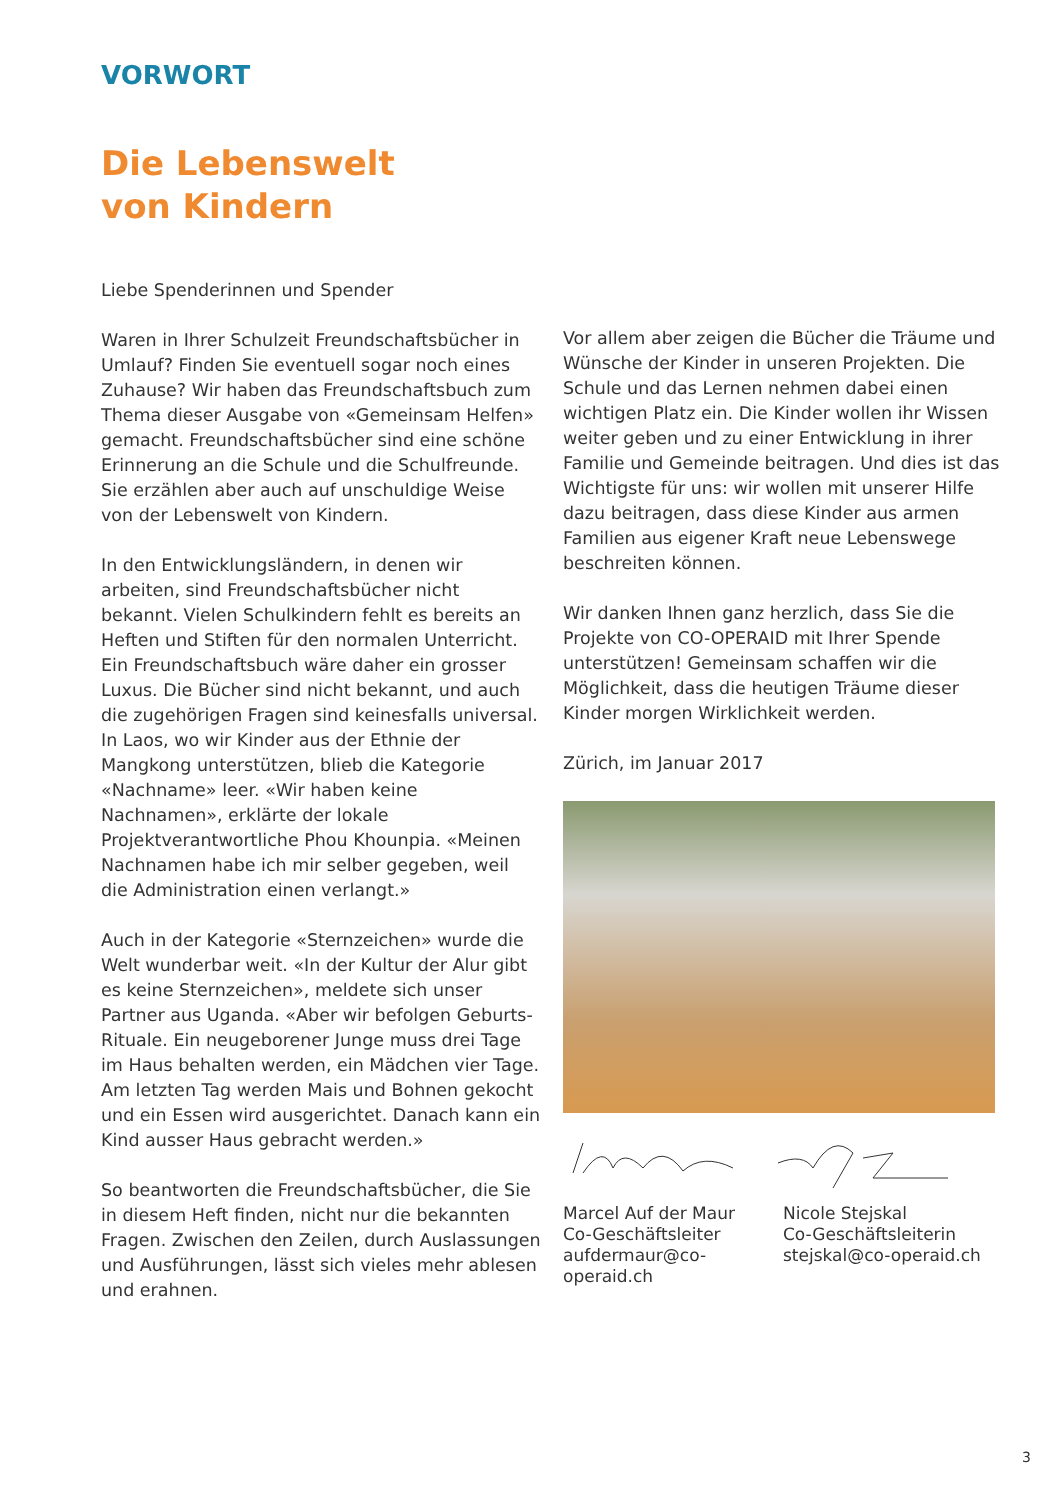VORWORT
Die Lebenswelt
von Kindern
Liebe Spenderinnen und Spender
Waren in Ihrer Schulzeit Freundschaftsbücher in Umlauf? Finden Sie eventuell sogar noch eines Zuhause? Wir haben das Freundschaftsbuch zum Thema dieser Ausgabe von «Gemeinsam Helfen» gemacht. Freundschaftsbücher sind eine schöne Erinnerung an die Schule und die Schulfreunde. Sie erzählen aber auch auf unschuldige Weise von der Lebenswelt von Kindern.
In den Entwicklungsländern, in denen wir arbeiten, sind Freundschaftsbücher nicht bekannt. Vielen Schulkindern fehlt es bereits an Heften und Stiften für den normalen Unterricht. Ein Freundschaftsbuch wäre daher ein grosser Luxus. Die Bücher sind nicht bekannt, und auch die zugehörigen Fragen sind keinesfalls universal. In Laos, wo wir Kinder aus der Ethnie der Mangkong unterstützen, blieb die Kategorie «Nachname» leer. «Wir haben keine Nachnamen», erklärte der lokale Projektverantwortliche Phou Khounpia. «Meinen Nachnamen habe ich mir selber gegeben, weil die Administration einen verlangt.»
Auch in der Kategorie «Sternzeichen» wurde die Welt wunderbar weit. «In der Kultur der Alur gibt es keine Sternzeichen», meldete sich unser Partner aus Uganda. «Aber wir befolgen Geburts-Rituale. Ein neugeborener Junge muss drei Tage im Haus behalten werden, ein Mädchen vier Tage. Am letzten Tag werden Mais und Bohnen gekocht und ein Essen wird ausgerichtet. Danach kann ein Kind ausser Haus gebracht werden.»
So beantworten die Freundschaftsbücher, die Sie in diesem Heft finden, nicht nur die bekannten Fragen. Zwischen den Zeilen, durch Auslassungen und Ausführungen, lässt sich vieles mehr ablesen und erahnen.
Vor allem aber zeigen die Bücher die Träume und Wünsche der Kinder in unseren Projekten. Die Schule und das Lernen nehmen dabei einen wichtigen Platz ein. Die Kinder wollen ihr Wissen weiter geben und zu einer Entwicklung in ihrer Familie und Gemeinde beitragen. Und dies ist das Wichtigste für uns: wir wollen mit unserer Hilfe dazu beitragen, dass diese Kinder aus armen Familien aus eigener Kraft neue Lebenswege beschreiten können.
Wir danken Ihnen ganz herzlich, dass Sie die Projekte von CO-OPERAID mit Ihrer Spende unterstützen! Gemeinsam schaffen wir die Möglichkeit, dass die heutigen Träume dieser Kinder morgen Wirklichkeit werden.
Zürich, im Januar 2017
Marcel Auf der Maur
Co-Geschäftsleiter
aufdermaur@co-operaid.ch
Nicole Stejskal
Co-Geschäftsleiterin
stejskal@co-operaid.ch
3